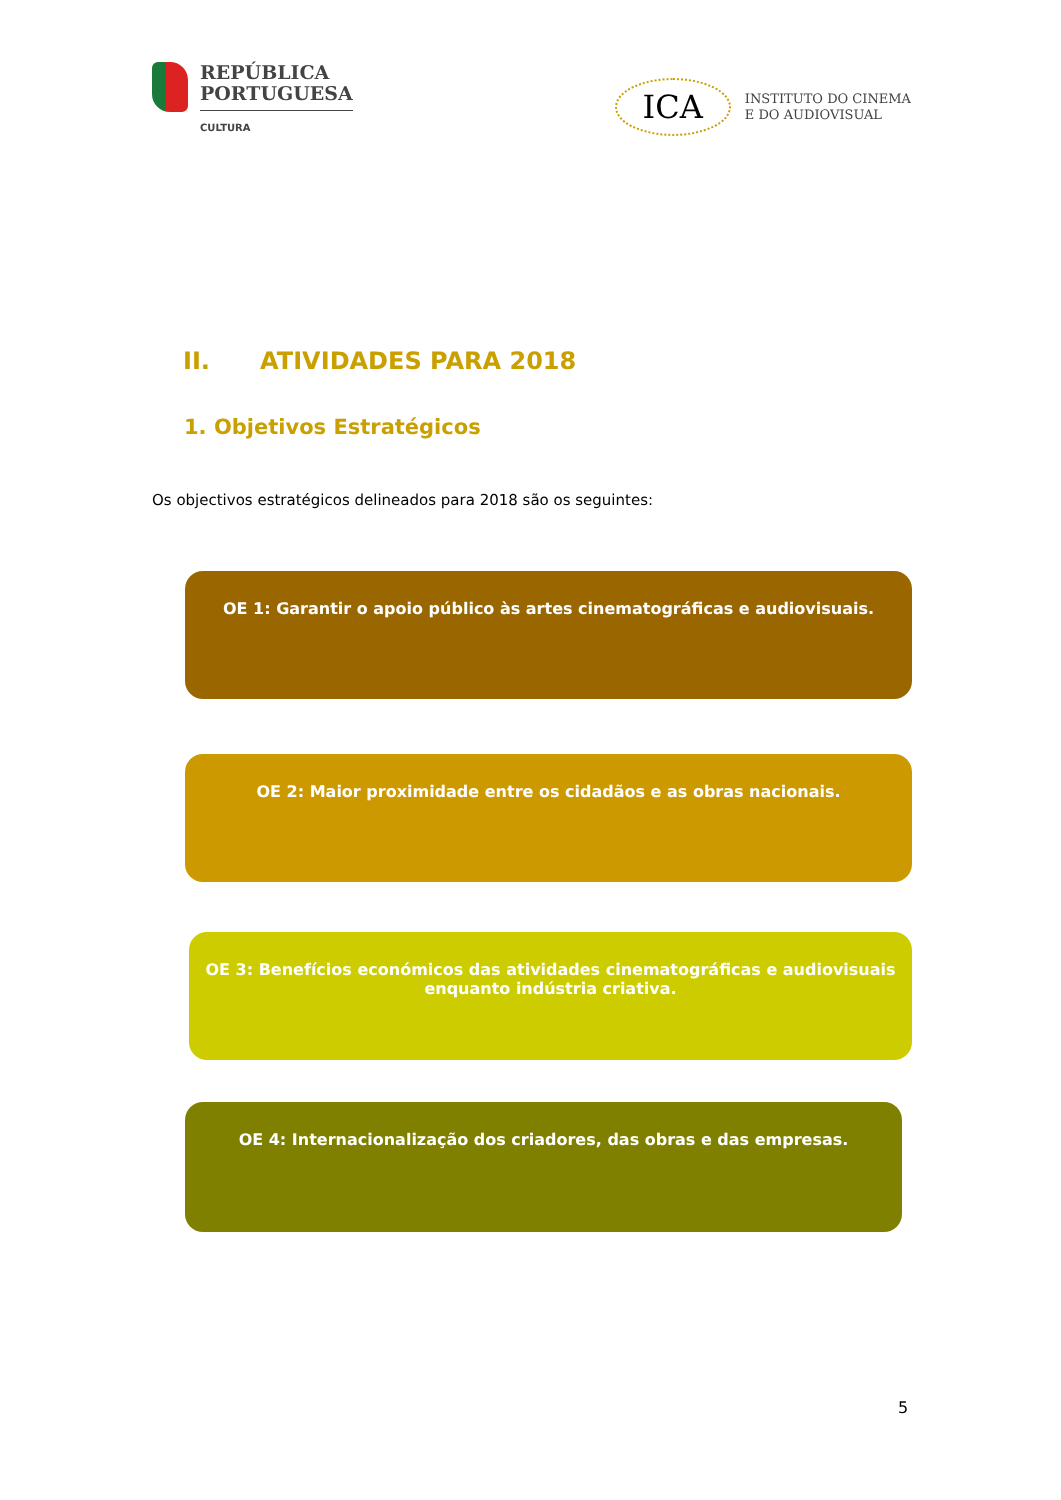REPÚBLICA
PORTUGUESA
CULTURA
ICA INSTITUTO DO CINEMA
E DO AUDIOVISUAL
II. ATIVIDADES PARA 2018
1. Objetivos Estratégicos
Os objectivos estratégicos delineados para 2018 são os seguintes:
OE 1: Garantir o apoio público às artes cinematográficas e audiovisuais.
OE 2: Maior proximidade entre os cidadãos e as obras nacionais.
OE 3: Benefícios económicos das atividades cinematográficas e audiovisuais
enquanto indústria criativa.
OE 4: Internacionalização dos criadores, das obras e das empresas.
5